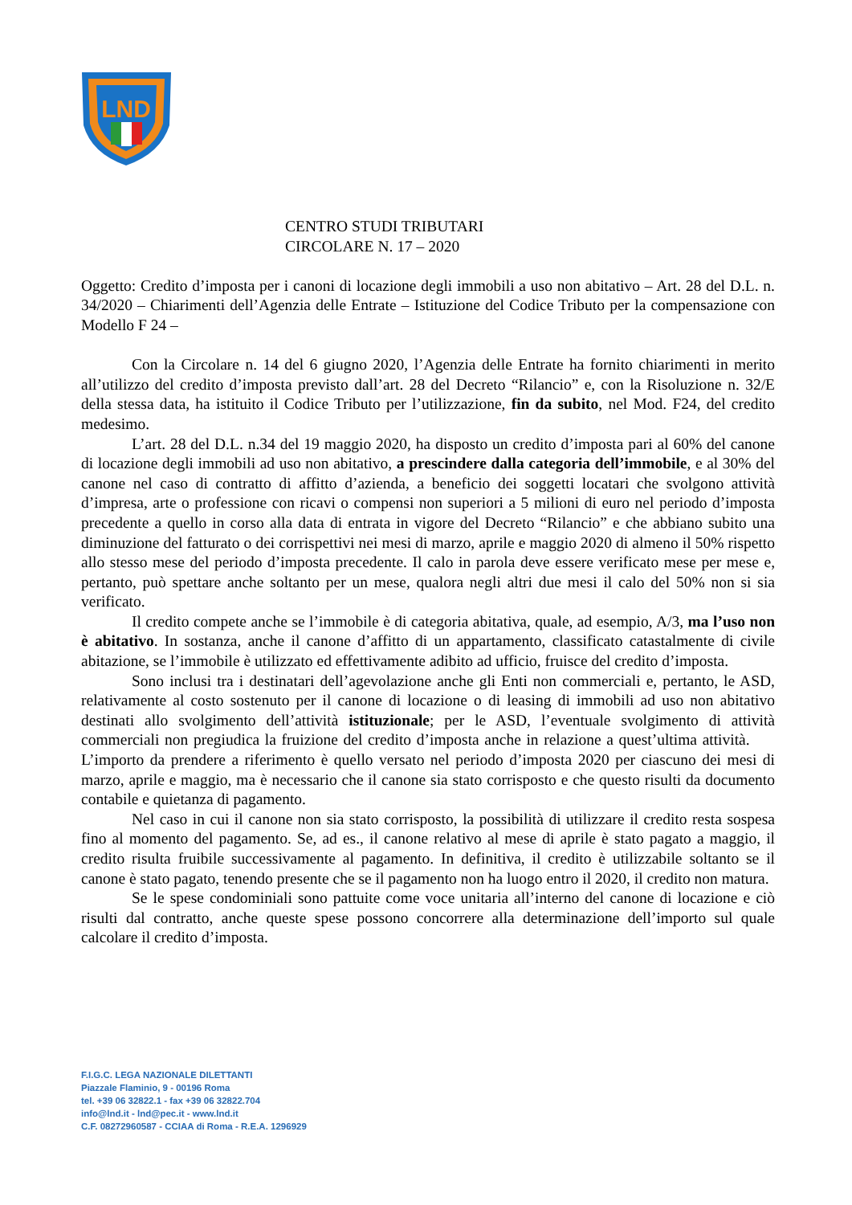LND
CENTRO STUDI TRIBUTARI
CIRCOLARE N. 17 – 2020
Oggetto: Credito d’imposta per i canoni di locazione degli immobili a uso non abitativo – Art. 28 del D.L. n. 34/2020 – Chiarimenti dell’Agenzia delle Entrate – Istituzione del Codice Tributo per la compensazione con Modello F 24 –
Con la Circolare n. 14 del 6 giugno 2020, l’Agenzia delle Entrate ha fornito chiarimenti in merito all’utilizzo del credito d’imposta previsto dall’art. 28 del Decreto “Rilancio” e, con la Risoluzione n. 32/E della stessa data, ha istituito il Codice Tributo per l’utilizzazione, fin da subito, nel Mod. F24, del credito medesimo.
L’art. 28 del D.L. n.34 del 19 maggio 2020, ha disposto un credito d’imposta pari al 60% del canone di locazione degli immobili ad uso non abitativo, a prescindere dalla categoria dell’immobile, e al 30% del canone nel caso di contratto di affitto d’azienda, a beneficio dei soggetti locatari che svolgono attività d’impresa, arte o professione con ricavi o compensi non superiori a 5 milioni di euro nel periodo d’imposta precedente a quello in corso alla data di entrata in vigore del Decreto “Rilancio” e che abbiano subito una diminuzione del fatturato o dei corrispettivi nei mesi di marzo, aprile e maggio 2020 di almeno il 50% rispetto allo stesso mese del periodo d’imposta precedente. Il calo in parola deve essere verificato mese per mese e, pertanto, può spettare anche soltanto per un mese, qualora negli altri due mesi il calo del 50% non si sia verificato.
Il credito compete anche se l’immobile è di categoria abitativa, quale, ad esempio, A/3, ma l’uso non è abitativo. In sostanza, anche il canone d’affitto di un appartamento, classificato catastalmente di civile abitazione, se l’immobile è utilizzato ed effettivamente adibito ad ufficio, fruisce del credito d’imposta.
Sono inclusi tra i destinatari dell’agevolazione anche gli Enti non commerciali e, pertanto, le ASD, relativamente al costo sostenuto per il canone di locazione o di leasing di immobili ad uso non abitativo destinati allo svolgimento dell’attività istituzionale; per le ASD, l’eventuale svolgimento di attività commerciali non pregiudica la fruizione del credito d’imposta anche in relazione a quest’ultima attività. L’importo da prendere a riferimento è quello versato nel periodo d’imposta 2020 per ciascuno dei mesi di marzo, aprile e maggio, ma è necessario che il canone sia stato corrisposto e che questo risulti da documento contabile e quietanza di pagamento.
Nel caso in cui il canone non sia stato corrisposto, la possibilità di utilizzare il credito resta sospesa fino al momento del pagamento. Se, ad es., il canone relativo al mese di aprile è stato pagato a maggio, il credito risulta fruibile successivamente al pagamento. In definitiva, il credito è utilizzabile soltanto se il canone è stato pagato, tenendo presente che se il pagamento non ha luogo entro il 2020, il credito non matura.
Se le spese condominiali sono pattuite come voce unitaria all’interno del canone di locazione e ciò risulti dal contratto, anche queste spese possono concorrere alla determinazione dell’importo sul quale calcolare il credito d’imposta.
F.I.G.C. LEGA NAZIONALE DILETTANTI
Piazzale Flaminio, 9 - 00196 Roma
tel. +39 06 32822.1 - fax +39 06 32822.704
info@lnd.it - lnd@pec.it - www.lnd.it
C.F. 08272960587 - CCIAA di Roma - R.E.A. 1296929